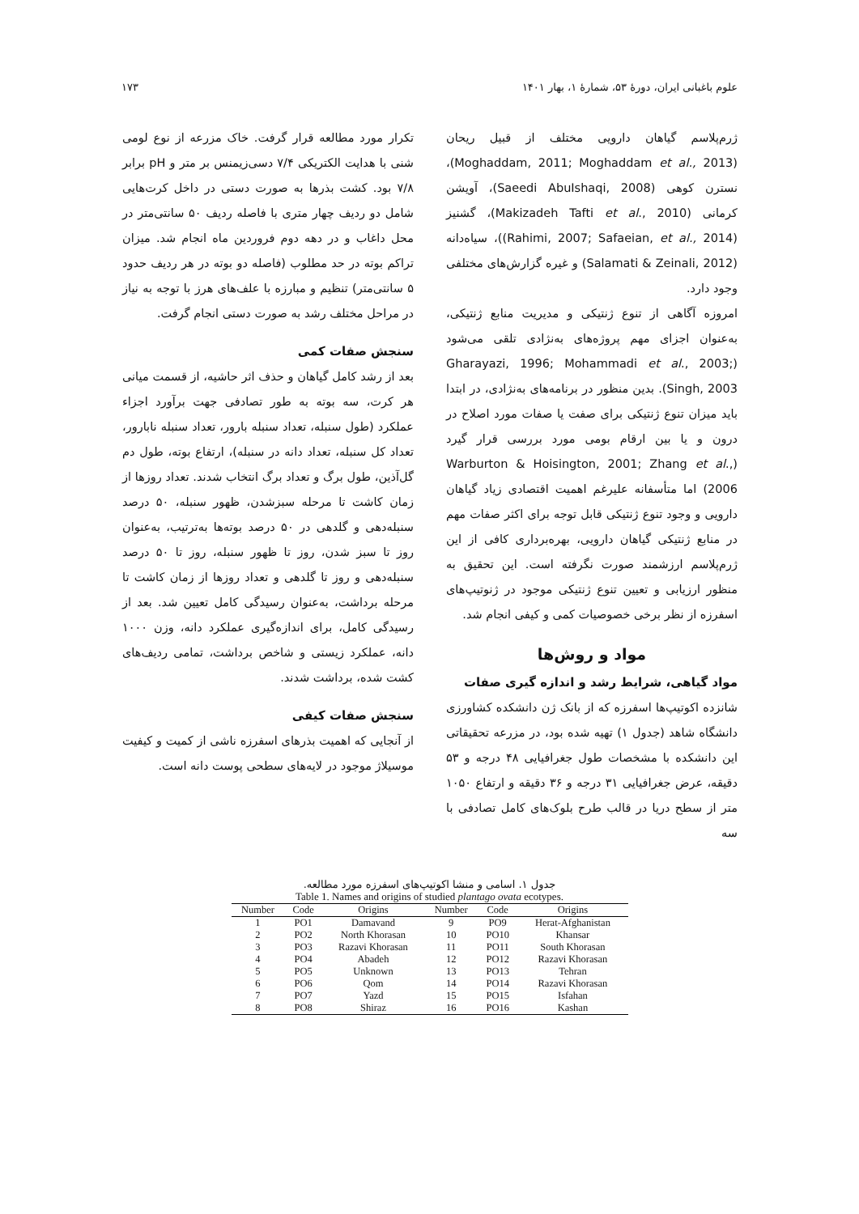علوم باغبانی ایران، دورهٔ ۵۳، شمارهٔ ۱، بهار ۱۴۰۱ ۱۷۳
ژرم‌پلاسم گیاهان دارویی مختلف از قبیل ریحان (Moghaddam, 2011; Moghaddam et al., 2013)، نسترن کوهی (Saeedi AbuIshaqi, 2008)، آویشن کرمانی (Makizadeh Tafti et al., 2010)، گشنیز (Rahimi, 2007; Safaeian, et al., 2014))، سیاه‌دانه (Salamati & Zeinali, 2012) و غیره گزارش‌های مختلفی وجود دارد.
امروزه آگاهی از تنوع ژنتیکی و مدیریت منابع ژنتیکی، به‌عنوان اجزای مهم پروژه‌های به‌نژادی تلقی می‌شود (Gharayazi, 1996; Mohammadi et al., 2003; Singh, 2003). بدین منظور در برنامه‌های به‌نژادی، در ابتدا باید میزان تنوع ژنتیکی برای صفت یا صفات مورد اصلاح در درون و یا بین ارقام بومی مورد بررسی قرار گیرد (Warburton & Hoisington, 2001; Zhang et al., 2006) اما متأسفانه علیرغم اهمیت اقتصادی زیاد گیاهان دارویی و وجود تنوع ژنتیکی قابل توجه برای اکثر صفات مهم در منابع ژنتیکی گیاهان دارویی، بهره‌برداری کافی از این ژرم‌پلاسم ارزشمند صورت نگرفته است. این تحقیق به منظور ارزیابی و تعیین تنوع ژنتیکی موجود در ژنوتیپ‌های اسفرزه از نظر برخی خصوصیات کمی و کیفی انجام شد.
مواد و روش‌ها
مواد گیاهی، شرایط رشد و اندازه گیری صفات
شانزده اکوتیپ‌ها اسفرزه که از بانک ژن دانشکده کشاورزی دانشگاه شاهد (جدول ۱) تهیه شده بود، در مزرعه تحقیقاتی این دانشکده با مشخصات طول جغرافیایی ۴۸ درجه و ۵۳ دقیقه، عرض جغرافیایی ۳۱ درجه و ۳۶ دقیقه و ارتفاع ۱۰۵۰ متر از سطح دریا در قالب طرح بلوک‌های کامل تصادفی با سه
تکرار مورد مطالعه قرار گرفت. خاک مزرعه از نوع لومی شنی با هدایت الکتریکی ۷/۴ دسی‌زیمنس بر متر و pH برابر ۷/۸ بود. کشت بذرها به صورت دستی در داخل کرت‌هایی شامل دو ردیف چهار متری با فاصله ردیف ۵۰ سانتی‌متر در محل داغاب و در دهه دوم فروردین ماه انجام شد. میزان تراکم بوته در حد مطلوب (فاصله دو بوته در هر ردیف حدود ۵ سانتی‌متر) تنظیم و مبارزه با علف‌های هرز با توجه به نیاز در مراحل مختلف رشد به صورت دستی انجام گرفت.
سنجش صفات کمی
بعد از رشد کامل گیاهان و حذف اثر حاشیه، از قسمت میانی هر کرت، سه بوته به طور تصادفی جهت برآورد اجزاء عملکرد (طول سنبله، تعداد سنبله بارور، تعداد سنبله نابارور، تعداد کل سنبله، تعداد دانه در سنبله)، ارتفاع بوته، طول دم گل‌آذین، طول برگ و تعداد برگ انتخاب شدند. تعداد روزها از زمان کاشت تا مرحله سبزشدن، ظهور سنبله، ۵۰ درصد سنبله‌دهی و گلدهی در ۵۰ درصد بوته‌ها به‌ترتیب، به‌عنوان روز تا سبز شدن، روز تا ظهور سنبله، روز تا ۵۰ درصد سنبله‌دهی و روز تا گلدهی و تعداد روزها از زمان کاشت تا مرحله برداشت، به‌عنوان رسیدگی کامل تعیین شد. بعد از رسیدگی کامل، برای اندازه‌گیری عملکرد دانه، وزن ۱۰۰۰ دانه، عملکرد زیستی و شاخص برداشت، تمامی ردیف‌های کشت شده، برداشت شدند.
سنجش صفات کیفی
از آنجایی که اهمیت بذرهای اسفرزه ناشی از کمیت و کیفیت موسیلاژ موجود در لایه‌های سطحی پوست دانه است.
جدول ۱. اسامی و منشا اکوتیپ‌های اسفرزه مورد مطالعه.
Table 1. Names and origins of studied plantago ovata ecotypes.
| Number | Code | Origins | Number | Code | Origins |
| --- | --- | --- | --- | --- | --- |
| 1 | PO1 | Damavand | 9 | PO9 | Herat-Afghanistan |
| 2 | PO2 | North Khorasan | 10 | PO10 | Khansar |
| 3 | PO3 | Razavi Khorasan | 11 | PO11 | South Khorasan |
| 4 | PO4 | Abadeh | 12 | PO12 | Razavi Khorasan |
| 5 | PO5 | Unknown | 13 | PO13 | Tehran |
| 6 | PO6 | Qom | 14 | PO14 | Razavi Khorasan |
| 7 | PO7 | Yazd | 15 | PO15 | Isfahan |
| 8 | PO8 | Shiraz | 16 | PO16 | Kashan |